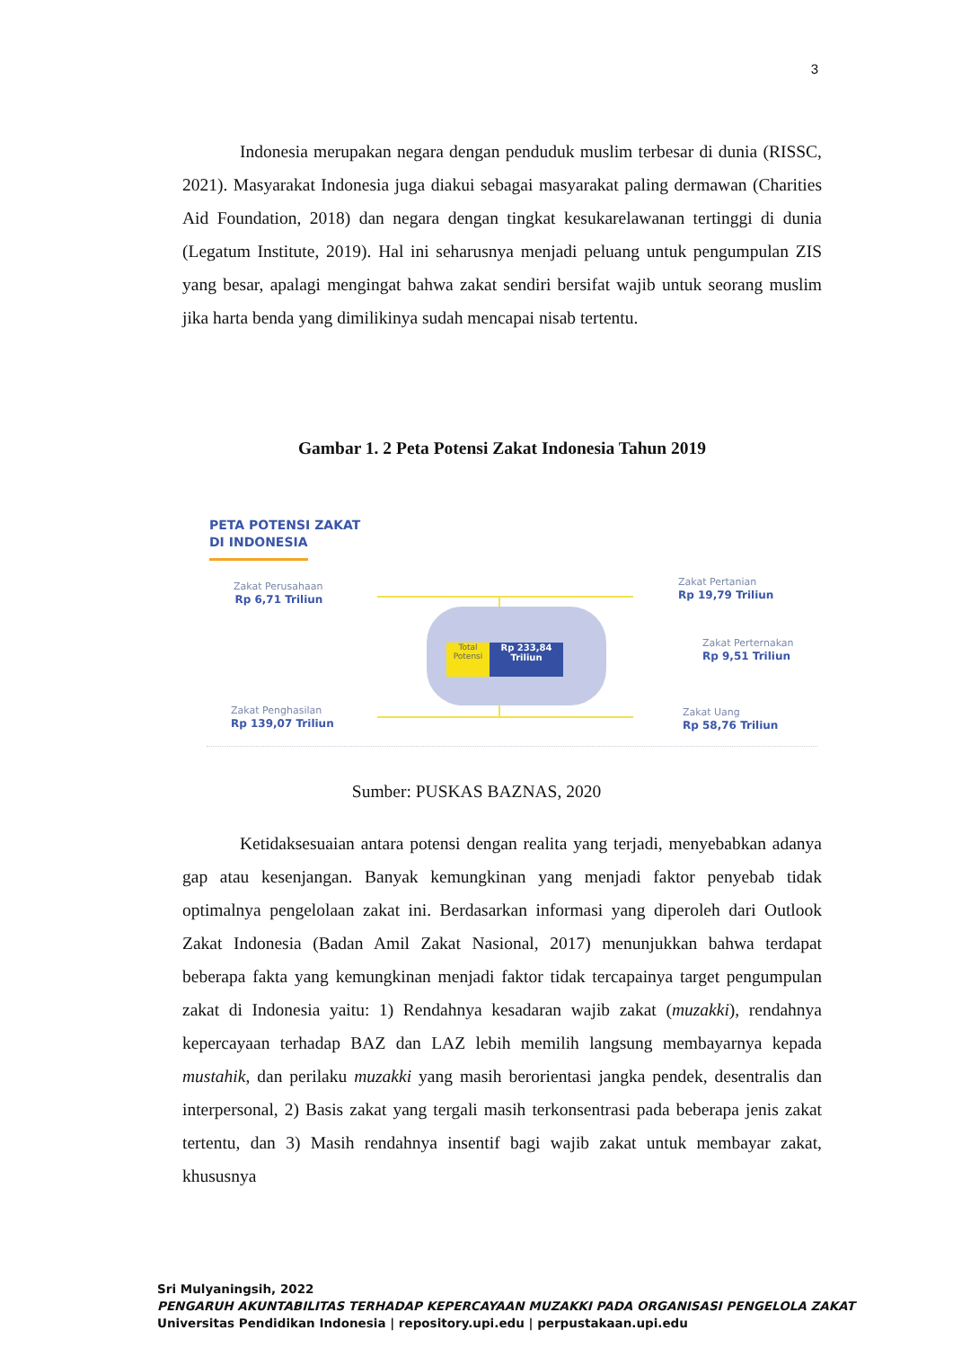3
Indonesia merupakan negara dengan penduduk muslim terbesar di dunia (RISSC, 2021). Masyarakat Indonesia juga diakui sebagai masyarakat paling dermawan (Charities Aid Foundation, 2018) dan negara dengan tingkat kesukarelawanan tertinggi di dunia (Legatum Institute, 2019). Hal ini seharusnya menjadi peluang untuk pengumpulan ZIS yang besar, apalagi mengingat bahwa zakat sendiri bersifat wajib untuk seorang muslim jika harta benda yang dimilikinya sudah mencapai nisab tertentu.
Gambar 1. 2 Peta Potensi Zakat Indonesia Tahun 2019
PETA POTENSI ZAKAT
DI INDONESIA
Total Potensi
Rp 233,84 Triliun
Zakat Perusahaan
Rp 6,71 Triliun
Zakat Pertanian
Rp 19,79 Triliun
Zakat Perternakan
Rp 9,51 Triliun
Zakat Penghasilan
Rp 139,07 Triliun
Zakat Uang
Rp 58,76 Triliun
Sumber: PUSKAS BAZNAS, 2020
Ketidaksesuaian antara potensi dengan realita yang terjadi, menyebabkan adanya gap atau kesenjangan. Banyak kemungkinan yang menjadi faktor penyebab tidak optimalnya pengelolaan zakat ini. Berdasarkan informasi yang diperoleh dari Outlook Zakat Indonesia (Badan Amil Zakat Nasional, 2017) menunjukkan bahwa terdapat beberapa fakta yang kemungkinan menjadi faktor tidak tercapainya target pengumpulan zakat di Indonesia yaitu: 1) Rendahnya kesadaran wajib zakat (muzakki), rendahnya kepercayaan terhadap BAZ dan LAZ lebih memilih langsung membayarnya kepada mustahik, dan perilaku muzakki yang masih berorientasi jangka pendek, desentralis dan interpersonal, 2) Basis zakat yang tergali masih terkonsentrasi pada beberapa jenis zakat tertentu, dan 3) Masih rendahnya insentif bagi wajib zakat untuk membayar zakat, khususnya
Sri Mulyaningsih, 2022
PENGARUH AKUNTABILITAS TERHADAP KEPERCAYAAN MUZAKKI PADA ORGANISASI PENGELOLA ZAKAT
Universitas Pendidikan Indonesia | repository.upi.edu | perpustakaan.upi.edu